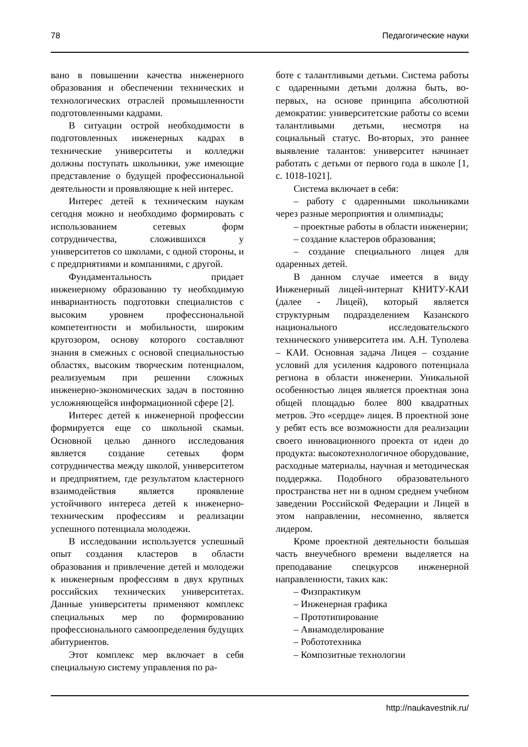78 Педагогические науки
вано в повышении качества инженерного образования и обеспечении технических и технологических отраслей промышленности подготовленными кадрами.
В ситуации острой необходимости в подготовленных инженерных кадрах в технические университеты и колледжи должны поступать школьники, уже имеющие представление о будущей профессиональной деятельности и проявляющие к ней интерес.
Интерес детей к техническим наукам сегодня можно и необходимо формировать с использованием сетевых форм сотрудничества, сложившихся у университетов со школами, с одной стороны, и с предприятиями и компаниями, с другой.
Фундаментальность придает инженерному образованию ту необходимую инвариантность подготовки специалистов с высоким уровнем профессиональной компетентности и мобильности, широким кругозором, основу которого составляют знания в смежных с основой специальностью областях, высоким творческим потенциалом, реализуемым при решении сложных инженерно-экономических задач в постоянно усложняющейся информационной сфере [2].
Интерес детей к инженерной профессии формируется еще со школьной скамьи. Основной целью данного исследования является создание сетевых форм сотрудничества между школой, университетом и предприятием, где результатом кластерного взаимодействия является проявление устойчивого интереса детей к инженерно-техническим профессиям и реализации успешного потенциала молодежи.
В исследовании используется успешный опыт создания кластеров в области образования и привлечение детей и молодежи к инженерным профессиям в двух крупных российских технических университетах. Данные университеты применяют комплекс специальных мер по формированию профессионального самоопределения будущих абитуриентов.
Этот комплекс мер включает в себя специальную систему управления по ра-
боте с талантливыми детьми. Система работы с одаренными детьми должна быть, во-первых, на основе принципа абсолютной демократии: университетские работы со всеми талантливыми детьми, несмотря на социальный статус. Во-вторых, это раннее выявление талантов: университет начинает работать с детьми от первого года в школе [1, с. 1018-1021].
Система включает в себя:
– работу с одаренными школьниками через разные мероприятия и олимпиады;
– проектные работы в области инженерии;
– создание кластеров образования;
– создание специального лицея для одаренных детей.
В данном случае имеется в виду Инженерный лицей-интернат КНИТУ-КАИ (далее - Лицей), который является структурным подразделением Казанского национального исследовательского технического университета им. А.Н. Туполева – КАИ. Основная задача Лицея – создание условий для усиления кадрового потенциала региона в области инженерии. Уникальной особенностью лицея является проектная зона общей площадью более 800 квадратных метров. Это «сердце» лицея. В проектной зоне у ребят есть все возможности для реализации своего инновационного проекта от идеи до продукта: высокотехнологичное оборудование, расходные материалы, научная и методическая поддержка. Подобного образовательного пространства нет ни в одном среднем учебном заведении Российской Федерации и Лицей в этом направлении, несомненно, является лидером.
Кроме проектной деятельности большая часть внеучебного времени выделяется на преподавание спецкурсов инженерной направленности, таких как:
– Физпрактикум
– Инженерная графика
– Прототипирование
– Авиамоделирование
– Робототехника
– Композитные технологии
http://naukavestnik.ru/